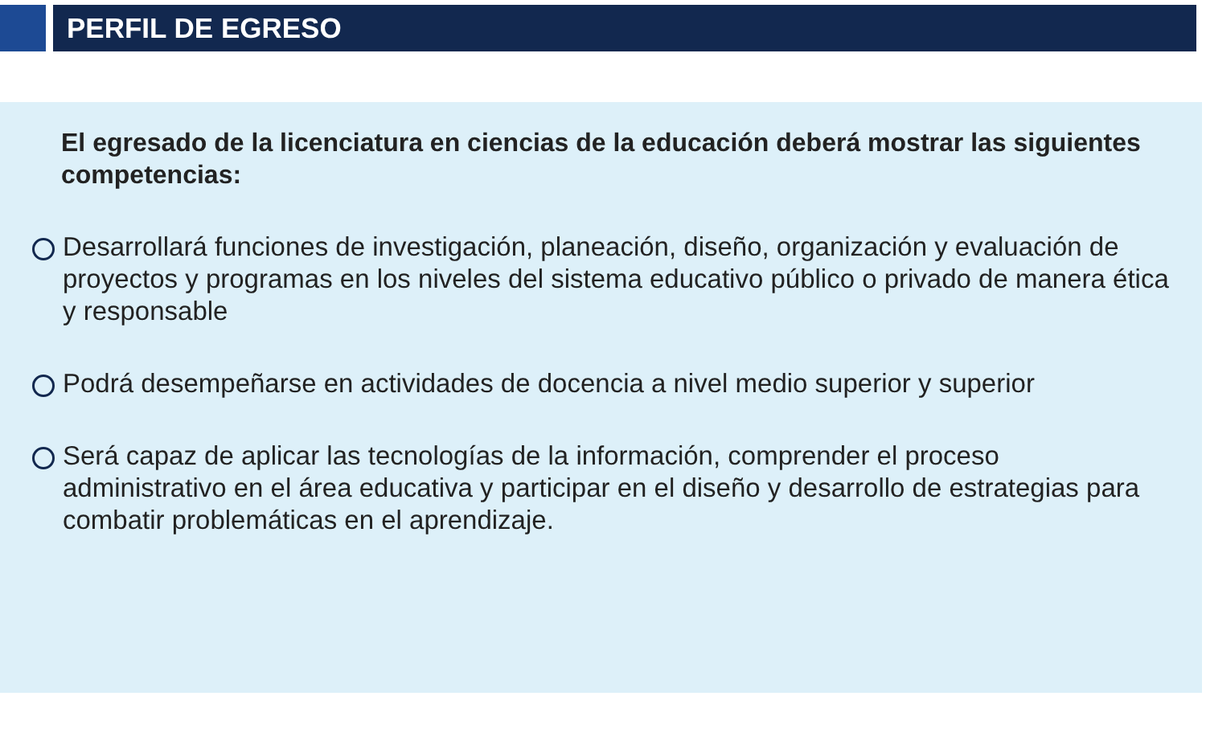PERFIL DE EGRESO
El egresado de la licenciatura en ciencias de la educación deberá mostrar las siguientes competencias:
Desarrollará funciones de investigación, planeación, diseño, organización y evaluación de proyectos y programas en los niveles del sistema educativo público o privado de manera ética y responsable
Podrá desempeñarse en actividades de docencia a nivel medio superior y superior
Será capaz de aplicar las tecnologías de la información, comprender el proceso administrativo en el área educativa y participar en el diseño y desarrollo de estrategias para combatir problemáticas en el aprendizaje.